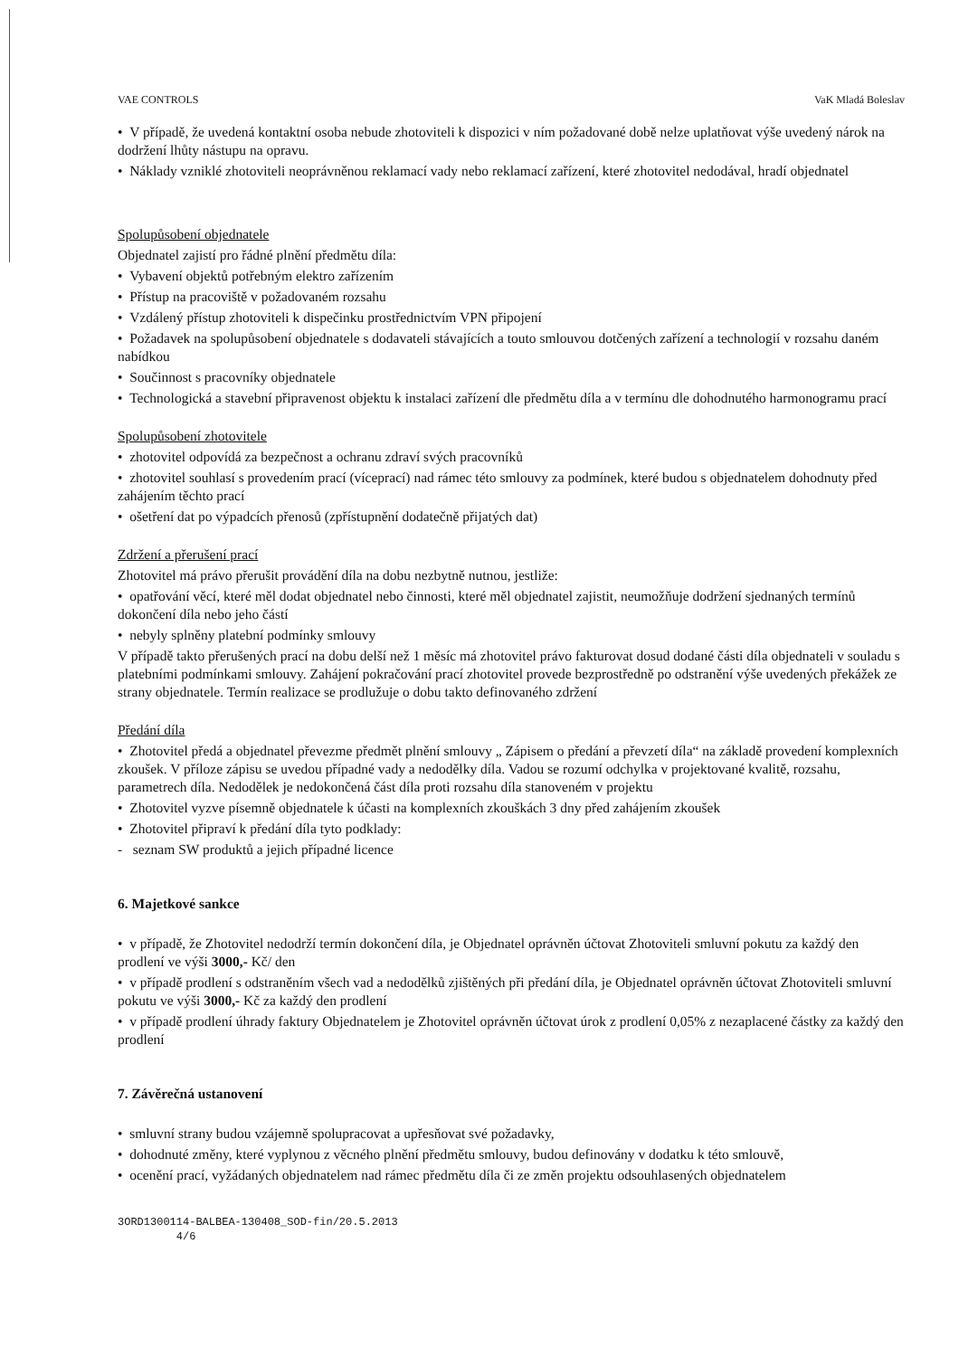VAE CONTROLS VaK Mladá Boleslav
• V případě, že uvedená kontaktní osoba nebude zhotoviteli k dispozici v ním požadované době nelze uplatňovat výše uvedený nárok na dodržení lhůty nástupu na opravu.
• Náklady vzniklé zhotoviteli neoprávněnou reklamací vady nebo reklamací zařízení, které zhotovitel nedodával, hradí objednatel
Spolupůsobení objednatele
Objednatel zajistí pro řádné plnění předmětu díla:
• Vybavení objektů potřebným elektro zařízením
• Přístup na pracoviště v požadovaném rozsahu
• Vzdálený přístup zhotoviteli k dispečinku prostřednictvím VPN připojení
• Požadavek na spolupůsobení objednatele s dodavateli stávajících a touto smlouvou dotčených zařízení a technologií v rozsahu daném nabídkou
• Součinnost s pracovníky objednatele
• Technologická a stavební připravenost objektu k instalaci zařízení dle předmětu díla a v termínu dle dohodnutého harmonogramu prací
Spolupůsobení zhotovitele
• zhotovitel odpovídá za bezpečnost a ochranu zdraví svých pracovníků
• zhotovitel souhlasí s provedením prací (víceprací) nad rámec této smlouvy za podmínek, které budou s objednatelem dohodnuty před zahájením těchto prací
• ošetření dat po výpadcích přenosů (zpřístupnění dodatečně přijatých dat)
Zdržení a přerušení prací
Zhotovitel má právo přerušit provádění díla na dobu nezbytně nutnou, jestliže:
• opatřování věcí, které měl dodat objednatel nebo činnosti, které měl objednatel zajistit, neumožňuje dodržení sjednaných termínů dokončení díla nebo jeho částí
• nebyly splněny platební podmínky smlouvy
V případě takto přerušených prací na dobu delší než 1 měsíc má zhotovitel právo fakturovat dosud dodané části díla objednateli v souladu s platebními podmínkami smlouvy. Zahájení pokračování prací zhotovitel provede bezprostředně po odstranění výše uvedených překážek ze strany objednatele. Termín realizace se prodlužuje o dobu takto definovaného zdržení
Předání díla
• Zhotovitel předá a objednatel převezme předmět plnění smlouvy „ Zápisem o předání a převzetí díla“ na základě provedení komplexních zkoušek. V příloze zápisu se uvedou případné vady a nedodělky díla. Vadou se rozumí odchylka v projektované kvalitě, rozsahu, parametrech díla. Nedodělek je nedokončená část díla proti rozsahu díla stanoveném v projektu
• Zhotovitel vyzve písemně objednatele k účasti na komplexních zkouškách 3 dny před zahájením zkoušek
• Zhotovitel připraví k předání díla tyto podklady:
- seznam SW produktů a jejich případné licence
6. Majetkové sankce
• v případě, že Zhotovitel nedodrží termín dokončení díla, je Objednatel oprávněn účtovat Zhotoviteli smluvní pokutu za každý den prodlení ve výši 3000,- Kč/ den
• v případě prodlení s odstraněním všech vad a nedodělků zjištěných při předání díla, je Objednatel oprávněn účtovat Zhotoviteli smluvní pokutu ve výši 3000,- Kč za každý den prodlení
• v případě prodlení úhrady faktury Objednatelem je Zhotovitel oprávněn účtovat úrok z prodlení 0,05% z nezaplacené částky za každý den prodlení
7. Závěrečná ustanovení
• smluvní strany budou vzájemně spolupracovat a upřesňovat své požadavky,
• dohodnuté změny, které vyplynou z věcného plnění předmětu smlouvy, budou definovány v dodatku k této smlouvě,
• ocenění prací, vyžádaných objednatelem nad rámec předmětu díla či ze změn projektu odsouhlasených objednatelem
3ORD1300114-BALBEA-130408_SOD-fin/20.5.2013
4/6